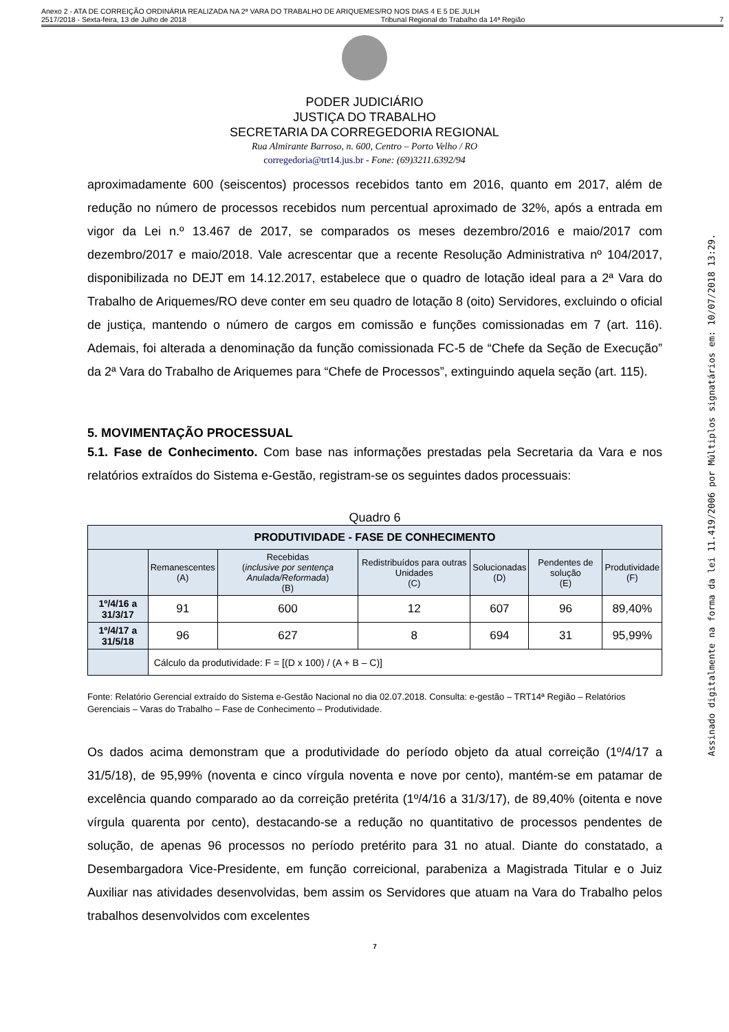Anexo 2 - ATA DE CORREIÇÃO ORDINÁRIA REALIZADA NA 2ª VARA DO TRABALHO DE ARIQUEMES/RO NOS DIAS 4 E 5 DE JULH
2517/2018 - Sexta-feira, 13 de Julho de 2018 Tribunal Regional do Trabalho da 14ª Região 7
PODER JUDICIÁRIO
JUSTIÇA DO TRABALHO
SECRETARIA DA CORREGEDORIA REGIONAL
Rua Almirante Barroso, n. 600, Centro – Porto Velho / RO
corregedoria@trt14.jus.br - Fone: (69)3211.6392/94
aproximadamente 600 (seiscentos) processos recebidos tanto em 2016, quanto em 2017, além de redução no número de processos recebidos num percentual aproximado de 32%, após a entrada em vigor da Lei n.º 13.467 de 2017, se comparados os meses dezembro/2016 e maio/2017 com dezembro/2017 e maio/2018. Vale acrescentar que a recente Resolução Administrativa nº 104/2017, disponibilizada no DEJT em 14.12.2017, estabelece que o quadro de lotação ideal para a 2ª Vara do Trabalho de Ariquemes/RO deve conter em seu quadro de lotação 8 (oito) Servidores, excluindo o oficial de justiça, mantendo o número de cargos em comissão e funções comissionadas em 7 (art. 116). Ademais, foi alterada a denominação da função comissionada FC-5 de “Chefe da Seção de Execução” da 2ª Vara do Trabalho de Ariquemes para “Chefe de Processos”, extinguindo aquela seção (art. 115).
5. MOVIMENTAÇÃO PROCESSUAL
5.1. Fase de Conhecimento. Com base nas informações prestadas pela Secretaria da Vara e nos relatórios extraídos do Sistema e-Gestão, registram-se os seguintes dados processuais:
Quadro 6
| PRODUTIVIDADE - FASE DE CONHECIMENTO | | | | | | |
| --- | --- | --- | --- | --- | --- | --- |
| | Remanescentes (A) | Recebidas ( inclusive por sentença Anulada/Reformada ) (B) | Redistribuídos para outras Unidades (C) | Solucionadas (D) | Pendentes de solução (E) | Produtividade (F) |
| 1º/4/16 a 31/3/17 | 91 | 600 | 12 | 607 | 96 | 89,40% |
| 1º/4/17 a 31/5/18 | 96 | 627 | 8 | 694 | 31 | 95,99% |
| | Cálculo da produtividade: F = [(D x 100) / (A + B – C)] | | | | | |
Fonte: Relatório Gerencial extraído do Sistema e-Gestão Nacional no dia 02.07.2018. Consulta: e-gestão – TRT14ª Região – Relatórios Gerenciais – Varas do Trabalho – Fase de Conhecimento – Produtividade.
Os dados acima demonstram que a produtividade do período objeto da atual correição (1º/4/17 a 31/5/18), de 95,99% (noventa e cinco vírgula noventa e nove por cento), mantém-se em patamar de excelência quando comparado ao da correição pretérita (1º/4/16 a 31/3/17), de 89,40% (oitenta e nove vírgula quarenta por cento), destacando-se a redução no quantitativo de processos pendentes de solução, de apenas 96 processos no período pretérito para 31 no atual. Diante do constatado, a Desembargadora Vice-Presidente, em função correicional, parabeniza a Magistrada Titular e o Juiz Auxiliar nas atividades desenvolvidas, bem assim os Servidores que atuam na Vara do Trabalho pelos trabalhos desenvolvidos com excelentes
7
Assinado digitalmente na forma da lei 11.419/2006 por Múltiplos signatários em: 10/07/2018 13:29.